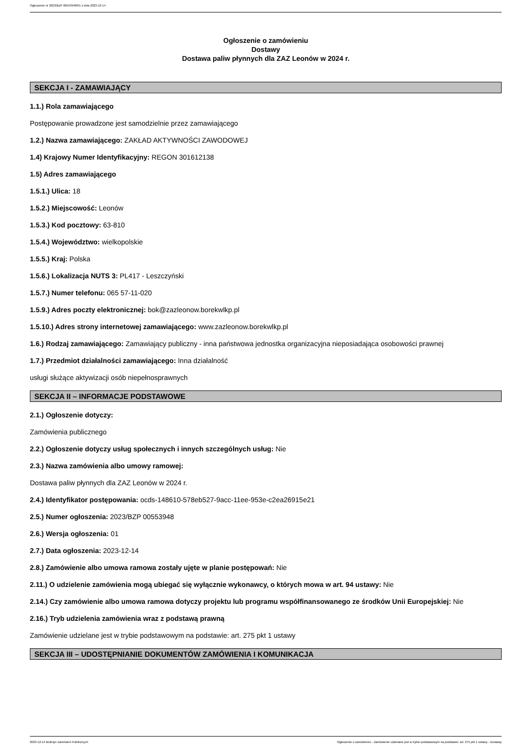Ogłoszenie nr 2023/BZP 00553948/01 z dnia 2023-12-14
Ogłoszenie o zamówieniu
Dostawy
Dostawa paliw płynnych dla ZAZ Leonów w 2024 r.
SEKCJA I - ZAMAWIAJĄCY
1.1.) Rola zamawiającego
Postępowanie prowadzone jest samodzielnie przez zamawiającego
1.2.) Nazwa zamawiającego: ZAKŁAD AKTYWNOŚCI ZAWODOWEJ
1.4) Krajowy Numer Identyfikacyjny: REGON 301612138
1.5) Adres zamawiającego
1.5.1.) Ulica: 18
1.5.2.) Miejscowość: Leonów
1.5.3.) Kod pocztowy: 63-810
1.5.4.) Województwo: wielkopolskie
1.5.5.) Kraj: Polska
1.5.6.) Lokalizacja NUTS 3: PL417 - Leszczyński
1.5.7.) Numer telefonu: 065 57-11-020
1.5.9.) Adres poczty elektronicznej: bok@zazleonow.borekwlkp.pl
1.5.10.) Adres strony internetowej zamawiającego: www.zazleonow.borekwlkp.pl
1.6.) Rodzaj zamawiającego: Zamawiający publiczny - inna państwowa jednostka organizacyjna nieposiadająca osobowości prawnej
1.7.) Przedmiot działalności zamawiającego: Inna działalność
usługi służące aktywizacji osób niepełnosprawnych
SEKCJA II – INFORMACJE PODSTAWOWE
2.1.) Ogłoszenie dotyczy:
Zamówienia publicznego
2.2.) Ogłoszenie dotyczy usług społecznych i innych szczególnych usług: Nie
2.3.) Nazwa zamówienia albo umowy ramowej:
Dostawa paliw płynnych dla ZAZ Leonów w 2024 r.
2.4.) Identyfikator postępowania: ocds-148610-578eb527-9acc-11ee-953e-c2ea26915e21
2.5.) Numer ogłoszenia: 2023/BZP 00553948
2.6.) Wersja ogłoszenia: 01
2.7.) Data ogłoszenia: 2023-12-14
2.8.) Zamówienie albo umowa ramowa zostały ujęte w planie postępowań: Nie
2.11.) O udzielenie zamówienia mogą ubiegać się wyłącznie wykonawcy, o których mowa w art. 94 ustawy: Nie
2.14.) Czy zamówienie albo umowa ramowa dotyczy projektu lub programu współfinansowanego ze środków Unii Europejskiej: Nie
2.16.) Tryb udzielenia zamówienia wraz z podstawą prawną
Zamówienie udzielane jest w trybie podstawowym na podstawie: art. 275 pkt 1 ustawy
SEKCJA III – UDOSTĘPNIANIE DOKUMENTÓW ZAMÓWIENIA I KOMUNIKACJA
2023-12-14 Biuletyn Zamówień Publicznych Ogłoszenie o zamówieniu - Zamówienie udzielane jest w trybie podstawowym na podstawie: art. 275 pkt 1 ustawy - Dostawy